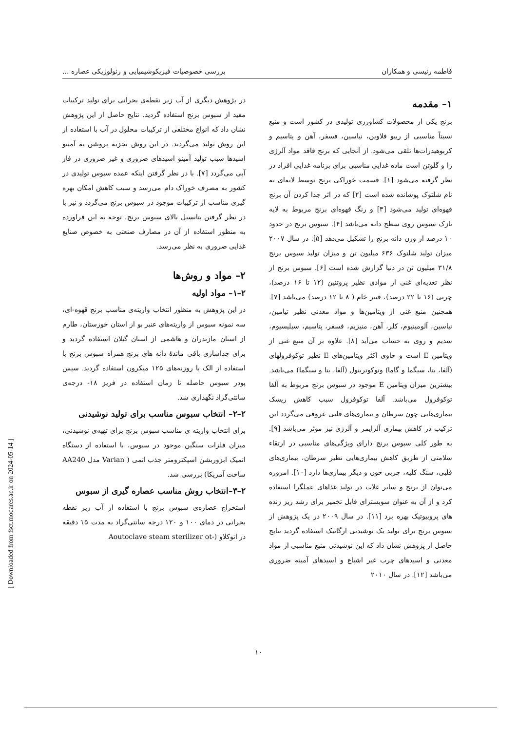فاطمه رئیسی و همکاران بررسی خصوصیات فیزیکوشیمیایی و رئولوژیکی عصاره ...
۱– مقدمه
برنج یکی از محصولات کشاورزی تولیدی در کشور است و منبع نسبتاً مناسبی از ریبو فلاوین، نیاسین، فسفر، آهن و پتاسیم و کربوهیدرات‌ها تلقی می‌شود. از آنجایی که برنج فاقد مواد آلرژی زا و گلوتن است ماده غذایی مناسبی برای برنامه غذایی افراد در نظر گرفته می‌شود [۱]. قسمت خوراکی برنج توسط لایه‌ای به نام شلتوک پوشانده شده است [۲] که در اثر جدا کردن آن برنج قهوه‌ای تولید می‌شود [۳] و رنگ قهوه‌ای برنج مربوط به لایه نازک سبوس روی سطح دانه می‌باشد [۴]. سبوس برنج در حدود ۱۰ درصد از وزن دانه برنج را تشکیل می‌دهد [۵]. در سال ۲۰۰۷ میزان تولید شلتوک ۶۳۶ میلیون تن و میزان تولید سبوس برنج ۳۱/۸ میلیون تن در دنیا گزارش شده است [۶]. سبوس برنج از نظر تغذیه‌ای غنی از موادی نظیر پروتئین (۱۲ تا ۱۶ درصد)، چربی (۱۶ تا ۲۲ درصد)، فیبر خام ( ۸ تا ۱۲ درصد) می‌باشد [۷]. همچنین منبع غنی از ویتامین‌ها و مواد معدنی نظیر تیامین، نیاسین، آلومینیوم، کلر، آهن، منیزیم، فسفر، پتاسیم، سیلیسیوم، سدیم و روی به حساب می‌آید [۸]. علاوه بر آن منبع غنی از ویتامین E است و حاوی اکثر ویتامین‌های E نظیر توکوفرولهای (آلفا، بتا، سیگما و گاما) وتوکوترینول (آلفا، بتا و سیگما) می‌باشد. بیشترین میزان ویتامین E موجود در سبوس برنج مربوط به آلفا توکوفرول می‌باشد. آلفا توکوفرول سبب کاهش ریسک بیماری‌هایی چون سرطان و بیماری‌های قلبی عروقی می‌گردد این ترکیب در کاهش بیماری آلزایمر و آلرژی نیز موثر می‌باشد [۹]. به طور کلی سبوس برنج دارای ویژگی‌های مناسبی در ارتقاء سلامتی از طریق کاهش بیماری‌هایی نظیر سرطان، بیماری‌های قلبی، سنگ کلیه، چربی خون و دیگر بیماری‌ها دارد [۱۰]. امروزه می‌توان از برنج و سایر غلات در تولید غذاهای عملگرا استفاده کرد و از آن به عنوان سوبسترای قابل تخمیر برای رشد ریز زنده های پروبیوتیک بهره برد [۱۱]. در سال ۲۰۰۹ در یک پژوهش از سبوس برنج برای تولید یک نوشیدنی ارگانیک استفاده گردید نتایج حاصل از پژوهش نشان داد که این نوشیدنی منبع مناسبی از مواد معدنی و اسیدهای چرب غیر اشباع و اسیدهای آمینه ضروری می‌باشد [۱۲]. در سال ۲۰۱۰
در پژوهش دیگری از آب زیر نقطه‌ی بحرانی برای تولید ترکیبات مفید از سبوس برنج استفاده گردید. نتایج حاصل از این پژوهش نشان داد که انواع مختلفی از ترکیبات محلول در آب با استفاده از این روش تولید می‌گردند. در این روش تجزیه پروتئین به آمینو اسیدها سبب تولید آمینو اسیدهای ضروری و غیر ضروری در فاز آبی می‌گردد [۷]. با در نظر گرفتن اینکه عمده سبوس تولیدی در کشور به مصرف خوراک دام می‌رسد و سبب کاهش امکان بهره گیری مناسب از ترکیبات موجود در سبوس برنج می‌گردد و نیز با در نظر گرفتن پتانسیل بالای سبوس برنج، توجه به این فراورده به منظور استفاده از آن در مصارف صنعتی به خصوص صنایع غذایی ضروری به نظر می‌رسد.
۲– مواد و روش‌ها
۲–۱– مواد اولیه
در این پژوهش به منظور انتخاب واریته‌ی مناسب برنج قهوه-ای، سه نمونه سبوس از واریته‌های عنبر بو از استان خوزستان، طارم از استان مازندران و هاشمی از استان گیلان استفاده گردید و برای جداسازی باقی ماندهٔ دانه های برنج همراه سبوس برنج با استفاده از الک با روزنه‌های ۱۲۵ میکرون استفاده گردید. سپس پودر سبوس حاصله تا زمان استفاده در فریز ۱۸- درجه‌ی سانتی‌گراد نگهداری شد.
۲–۲– انتخاب سبوس مناسب برای تولید نوشیدنی
برای انتخاب واریته ی مناسب سبوس برنج برای تهیه‌ی نوشیدنی، میزان فلزات سنگین موجود در سبوس، با استفاده از دستگاه اتمیک ابزوربشن اسپکترومتر جذب اتمی ( Varian مدل AA240 ساخت آمریکا) بررسی شد.
۲–۳–انتخاب روش مناسب عصاره گیری از سبوس
استخراج عصاره‌ی سبوس برنج با استفاده از آب زیر نقطه بحرانی در دمای ۱۰۰ و ۱۲۰ درجه سانتی‌گراد به مدت ۱۵ دقیقه در اتوکلاو (-Aoutoclave steam sterilizer ot
۱۰
[ Downloaded from fsct.modares.ac.ir on 2024-05-14 ]